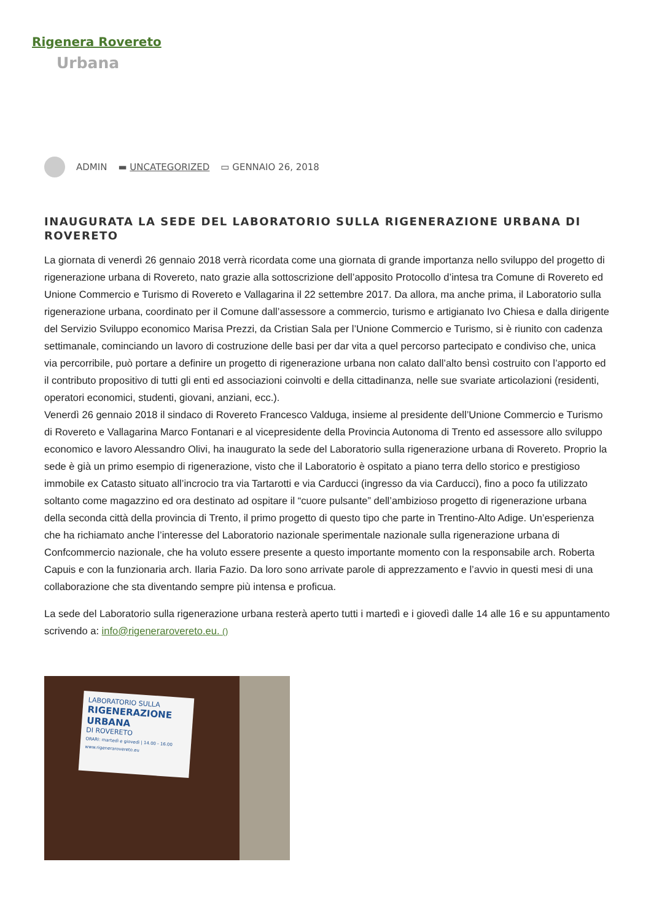Rigenera Rovereto
Urbana
ADMIN ▬ UNCATEGORIZED ▭ GENNAIO 26, 2018
INAUGURATA LA SEDE DEL LABORATORIO SULLA RIGENERAZIONE URBANA DI ROVERETO
La giornata di venerdì 26 gennaio 2018 verrà ricordata come una giornata di grande importanza nello sviluppo del progetto di rigenerazione urbana di Rovereto, nato grazie alla sottoscrizione dell’apposito Protocollo d’intesa tra Comune di Rovereto ed Unione Commercio e Turismo di Rovereto e Vallagarina il 22 settembre 2017. Da allora, ma anche prima, il Laboratorio sulla rigenerazione urbana, coordinato per il Comune dall’assessore a commercio, turismo e artigianato Ivo Chiesa e dalla dirigente del Servizio Sviluppo economico Marisa Prezzi, da Cristian Sala per l’Unione Commercio e Turismo, si è riunito con cadenza settimanale, cominciando un lavoro di costruzione delle basi per dar vita a quel percorso partecipato e condiviso che, unica via percorribile, può portare a definire un progetto di rigenerazione urbana non calato dall’alto bensì costruito con l’apporto ed il contributo propositivo di tutti gli enti ed associazioni coinvolti e della cittadinanza, nelle sue svariate articolazioni (residenti, operatori economici, studenti, giovani, anziani, ecc.).
Venerdì 26 gennaio 2018 il sindaco di Rovereto Francesco Valduga, insieme al presidente dell’Unione Commercio e Turismo di Rovereto e Vallagarina Marco Fontanari e al vicepresidente della Provincia Autonoma di Trento ed assessore allo sviluppo economico e lavoro Alessandro Olivi, ha inaugurato la sede del Laboratorio sulla rigenerazione urbana di Rovereto. Proprio la sede è già un primo esempio di rigenerazione, visto che il Laboratorio è ospitato a piano terra dello storico e prestigioso immobile ex Catasto situato all’incrocio tra via Tartarotti e via Carducci (ingresso da via Carducci), fino a poco fa utilizzato soltanto come magazzino ed ora destinato ad ospitare il “cuore pulsante” dell’ambizioso progetto di rigenerazione urbana della seconda città della provincia di Trento, il primo progetto di questo tipo che parte in Trentino-Alto Adige. Un’esperienza che ha richiamato anche l’interesse del Laboratorio nazionale sperimentale nazionale sulla rigenerazione urbana di Confcommercio nazionale, che ha voluto essere presente a questo importante momento con la responsabile arch. Roberta Capuis e con la funzionaria arch. Ilaria Fazio. Da loro sono arrivate parole di apprezzamento e l’avvio in questi mesi di una collaborazione che sta diventando sempre più intensa e proficua.
La sede del Laboratorio sulla rigenerazione urbana resterà aperto tutti i martedì e i giovedì dalle 14 alle 16 e su appuntamento scrivendo a: info@rigenerarovereto.eu. ()
LABORATORIO SULLA
RIGENERAZIONE URBANA
DI ROVERETO
ORARI: martedì e giovedì | 14.00 - 16.00
www.rigenerarovereto.eu